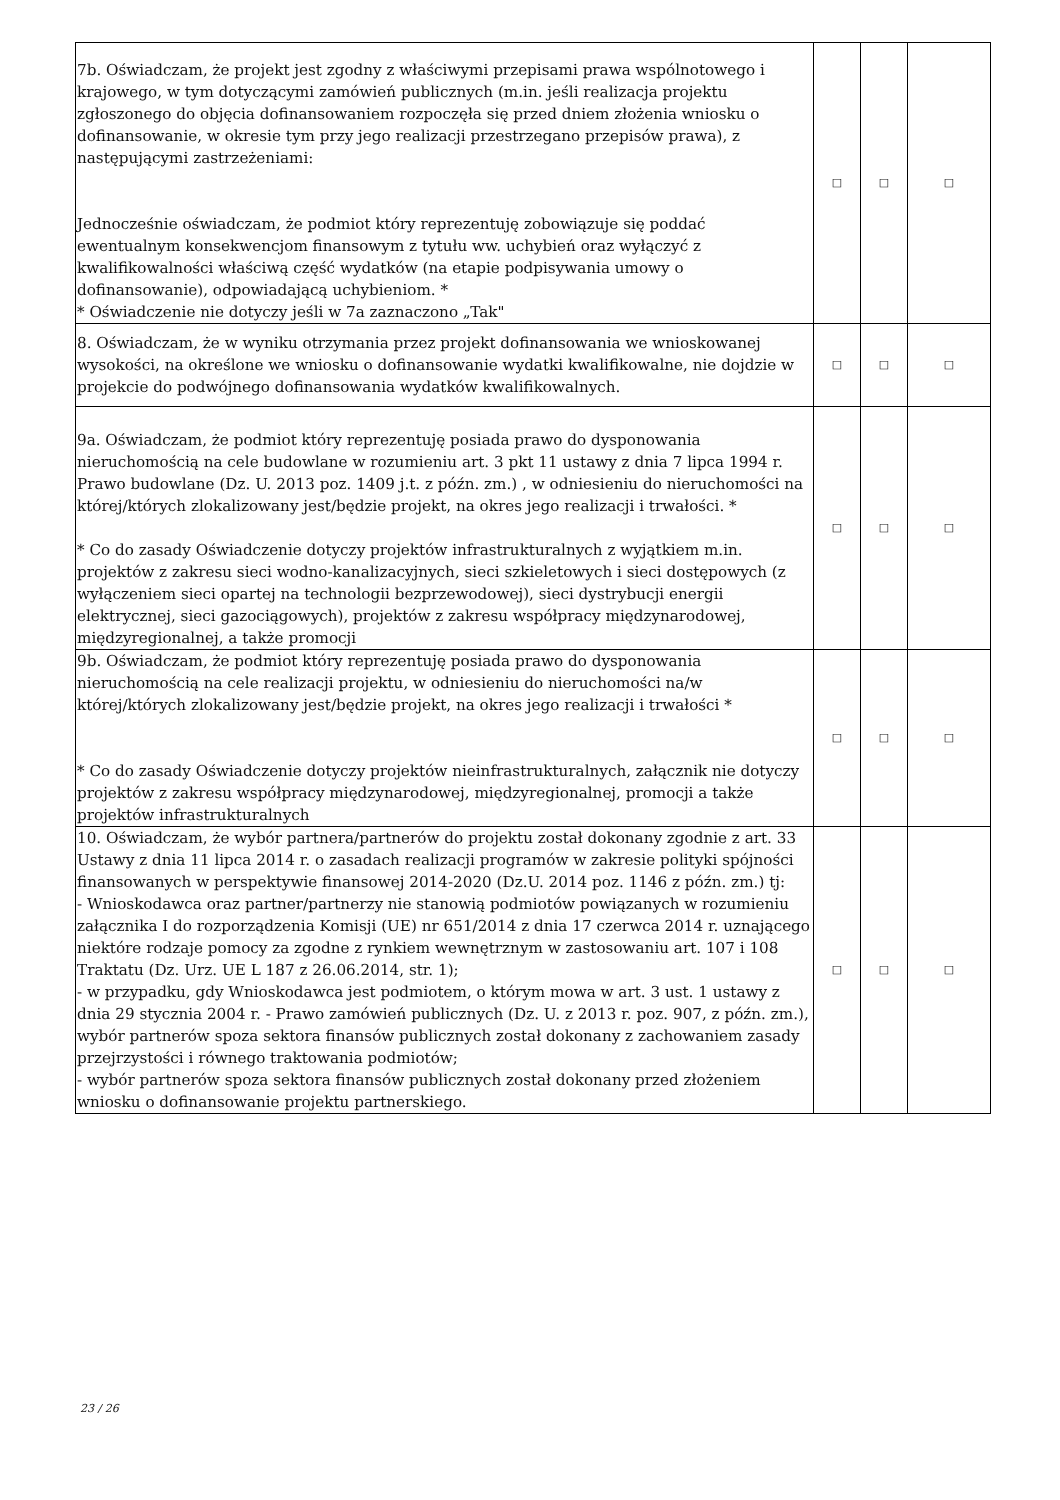| 7b. Oświadczam, że projekt jest zgodny z właściwymi przepisami prawa wspólnotowego i krajowego, w tym dotyczącymi zamówień publicznych (m.in. jeśli realizacja projektu zgłoszonego do objęcia dofinansowaniem rozpoczęła się przed dniem złożenia wniosku o dofinansowanie, w okresie tym przy jego realizacji przestrzegano przepisów prawa), z następującymi zastrzeżeniami: Jednocześnie oświadczam, że podmiot który reprezentuję zobowiązuje się poddać ewentualnym konsekwencjom finansowym z tytułu ww. uchybień oraz wyłączyć z kwalifikowalności właściwą część wydatków (na etapie podpisywania umowy o dofinansowanie), odpowiadającą uchybieniom. * * Oświadczenie nie dotyczy jeśli w 7a zaznaczono „Tak" | □ | □ | □ |
| 8. Oświadczam, że w wyniku otrzymania przez projekt dofinansowania we wnioskowanej wysokości, na określone we wniosku o dofinansowanie wydatki kwalifikowalne, nie dojdzie w projekcie do podwójnego dofinansowania wydatków kwalifikowalnych. | □ | □ | □ |
| 9a. Oświadczam, że podmiot który reprezentuję posiada prawo do dysponowania nieruchomością na cele budowlane w rozumieniu art. 3 pkt 11 ustawy z dnia 7 lipca 1994 r. Prawo budowlane (Dz. U. 2013 poz. 1409 j.t. z późn. zm.) , w odniesieniu do nieruchomości na której/których zlokalizowany jest/będzie projekt, na okres jego realizacji i trwałości. * * Co do zasady Oświadczenie dotyczy projektów infrastrukturalnych z wyjątkiem m.in. projektów z zakresu sieci wodno-kanalizacyjnych, sieci szkieletowych i sieci dostępowych (z wyłączeniem sieci opartej na technologii bezprzewodowej), sieci dystrybucji energii elektrycznej, sieci gazociągowych), projektów z zakresu współpracy międzynarodowej, międzyregionalnej, a także promocji | □ | □ | □ |
| 9b. Oświadczam, że podmiot który reprezentuję posiada prawo do dysponowania nieruchomością na cele realizacji projektu, w odniesieniu do nieruchomości na/w której/których zlokalizowany jest/będzie projekt, na okres jego realizacji i trwałości * * Co do zasady Oświadczenie dotyczy projektów nieinfrastrukturalnych, załącznik nie dotyczy projektów z zakresu współpracy międzynarodowej, międzyregionalnej, promocji a także projektów infrastrukturalnych | □ | □ | □ |
| 10. Oświadczam, że wybór partnera/partnerów do projektu został dokonany zgodnie z art. 33 Ustawy z dnia 11 lipca 2014 r. o zasadach realizacji programów w zakresie polityki spójności finansowanych w perspektywie finansowej 2014-2020 (Dz.U. 2014 poz. 1146 z późn. zm.) tj: - Wnioskodawca oraz partner/partnerzy nie stanowią podmiotów powiązanych w rozumieniu załącznika I do rozporządzenia Komisji (UE) nr 651/2014 z dnia 17 czerwca 2014 r. uznającego niektóre rodzaje pomocy za zgodne z rynkiem wewnętrznym w zastosowaniu art. 107 i 108 Traktatu (Dz. Urz. UE L 187 z 26.06.2014, str. 1); - w przypadku, gdy Wnioskodawca jest podmiotem, o którym mowa w art. 3 ust. 1 ustawy z dnia 29 stycznia 2004 r. - Prawo zamówień publicznych (Dz. U. z 2013 r. poz. 907, z późn. zm.), wybór partnerów spoza sektora finansów publicznych został dokonany z zachowaniem zasady przejrzystości i równego traktowania podmiotów; - wybór partnerów spoza sektora finansów publicznych został dokonany przed złożeniem wniosku o dofinansowanie projektu partnerskiego. | □ | □ | □ |
23 / 26